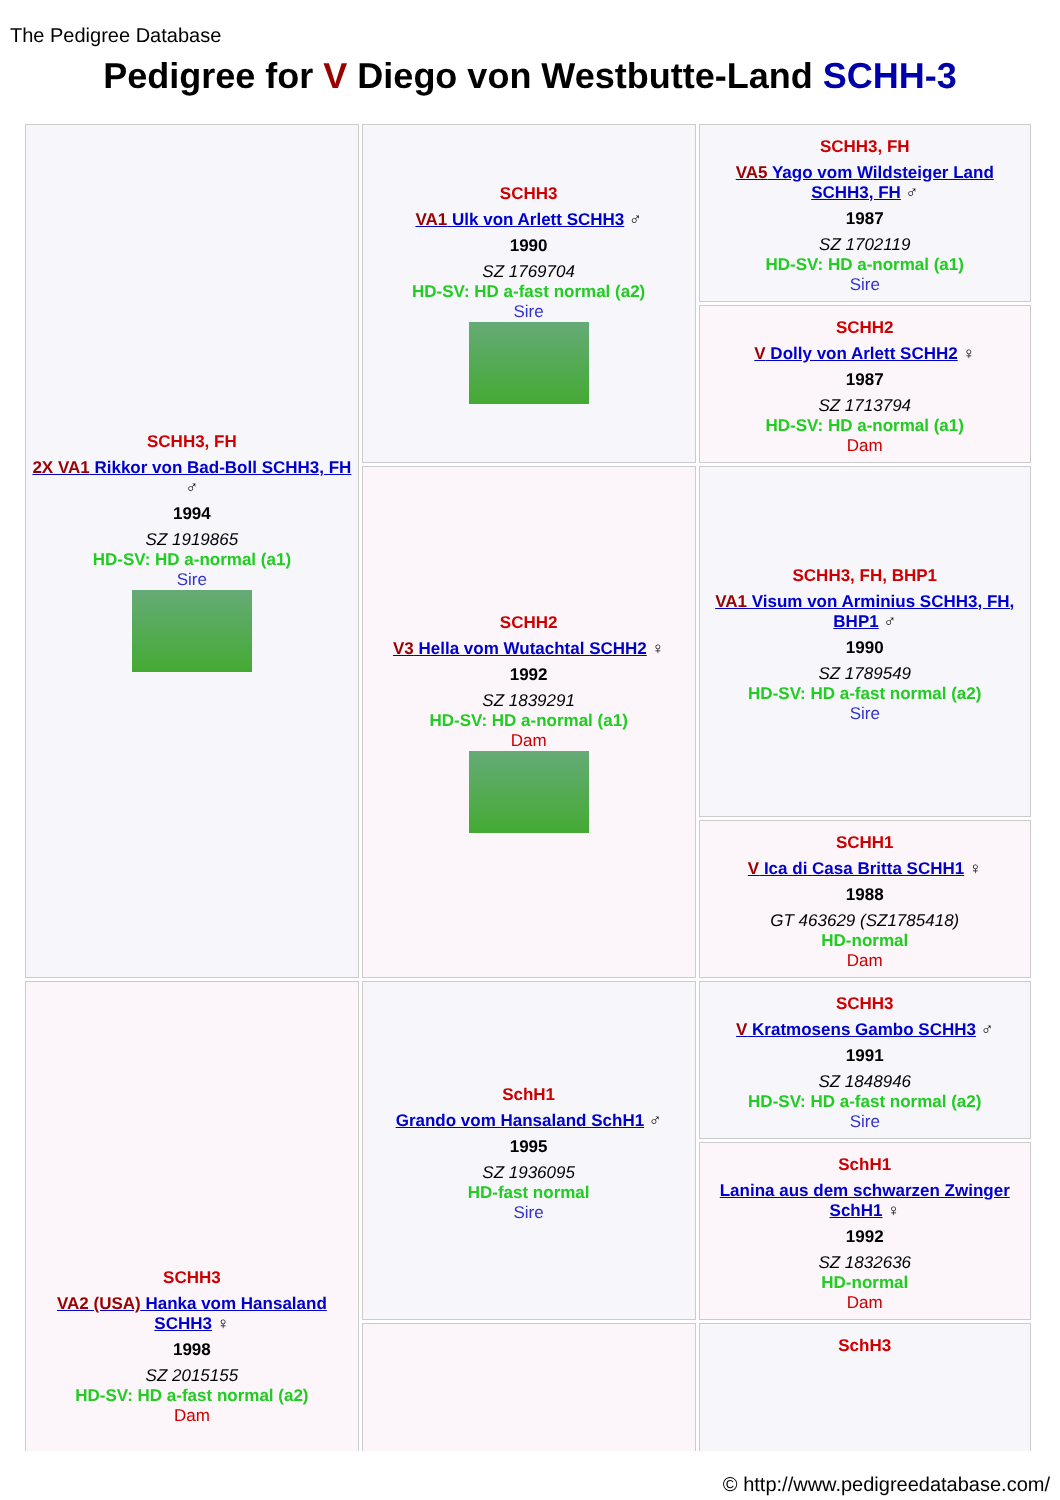The Pedigree Database
Pedigree for V Diego von Westbutte-Land SCHH-3
| SCHH3, FH 2X VA1 Rikkor von Bad-Boll SCHH3, FH ♂ 1994 SZ 1919865 HD-SV: HD a-normal (a1) Sire | SCHH3 VA1 Ulk von Arlett SCHH3 ♂ 1990 SZ 1769704 HD-SV: HD a-fast normal (a2) Sire | SCHH3, FH VA5 Yago vom Wildsteiger Land SCHH3, FH ♂ 1987 SZ 1702119 HD-SV: HD a-normal (a1) Sire |
| | | SCHH2 V Dolly von Arlett SCHH2 ♀ 1987 SZ 1713794 HD-SV: HD a-normal (a1) Dam |
| | SCHH2 V3 Hella vom Wutachtal SCHH2 ♀ 1992 SZ 1839291 HD-SV: HD a-normal (a1) Dam | SCHH3, FH, BHP1 VA1 Visum von Arminius SCHH3, FH, BHP1 ♂ 1990 SZ 1789549 HD-SV: HD a-fast normal (a2) Sire |
| | | SCHH1 V Ica di Casa Britta SCHH1 ♀ 1988 GT 463629 (SZ1785418) HD-normal Dam |
| SCHH3 VA2 (USA) Hanka vom Hansaland SCHH3 ♀ 1998 SZ 2015155 HD-SV: HD a-fast normal (a2) Dam | SchH1 Grando vom Hansaland SchH1 ♂ 1995 SZ 1936095 HD-fast normal Sire | SCHH3 V Kratmosens Gambo SCHH3 ♂ 1991 SZ 1848946 HD-SV: HD a-fast normal (a2) Sire |
| | | SchH1 Lanina aus dem schwarzen Zwinger SchH1 ♀ 1992 SZ 1832636 HD-normal Dam |
| | | SchH3 |
© http://www.pedigreedatabase.com/